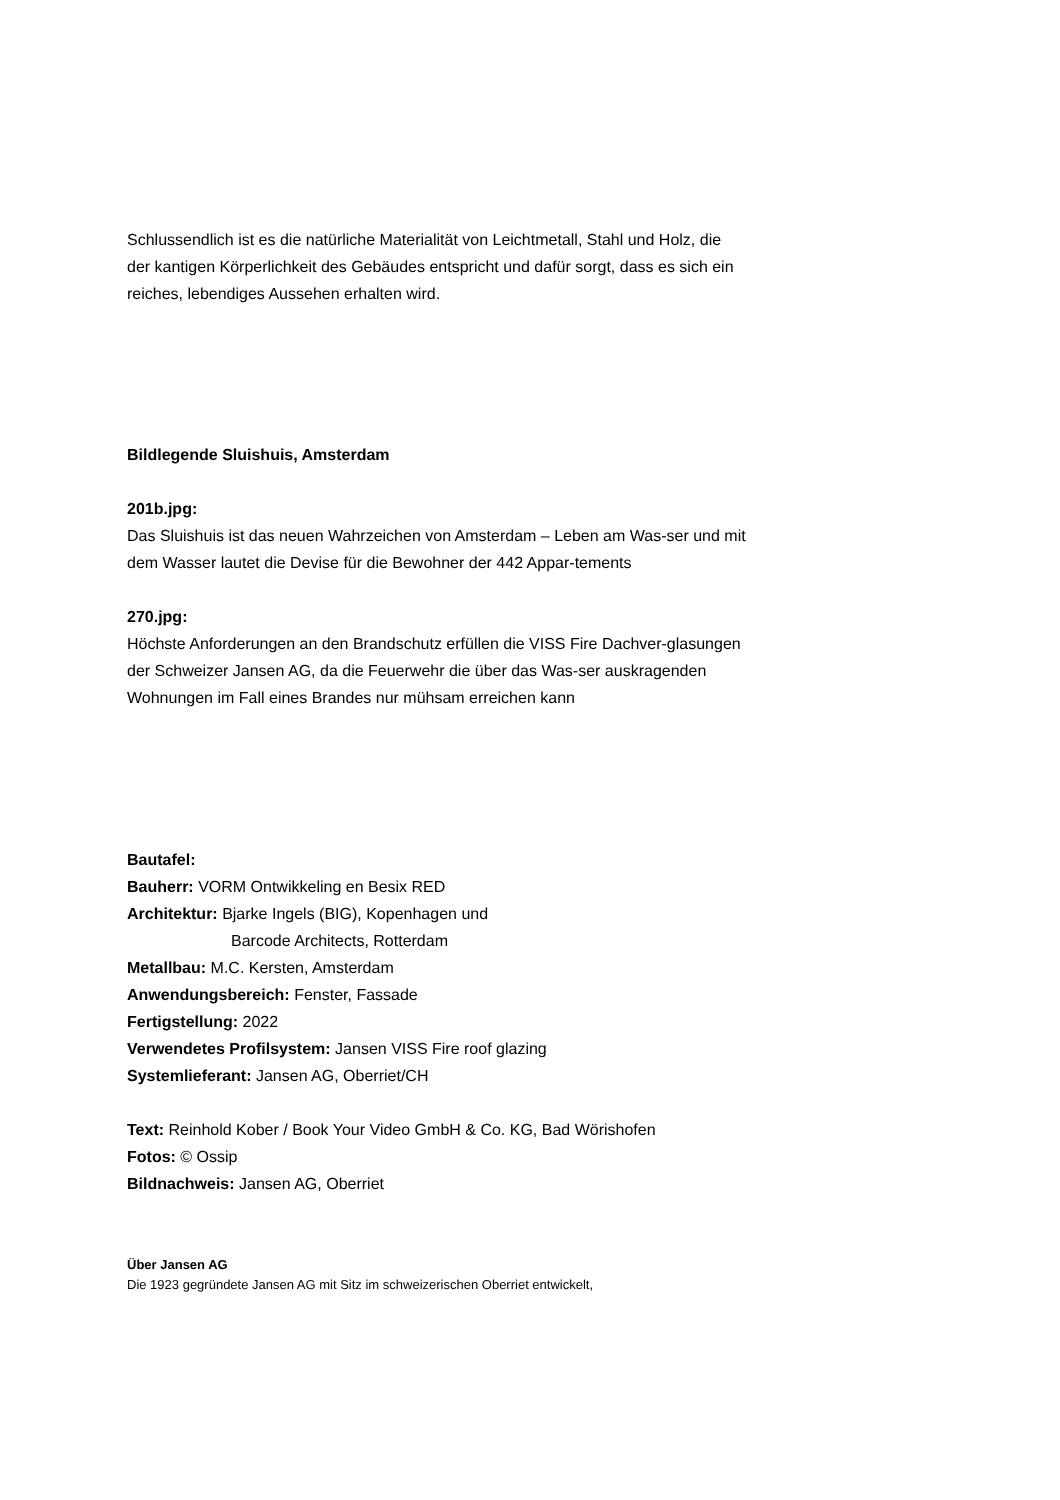Schlussendlich ist es die natürliche Materialität von Leichtmetall, Stahl und Holz, die der kantigen Körperlichkeit des Gebäudes entspricht und dafür sorgt, dass es sich ein reiches, lebendiges Aussehen erhalten wird.
Bildlegende Sluishuis, Amsterdam
201b.jpg:
Das Sluishuis ist das neuen Wahrzeichen von Amsterdam – Leben am Was-ser und mit dem Wasser lautet die Devise für die Bewohner der 442 Appar-tements
270.jpg:
Höchste Anforderungen an den Brandschutz erfüllen die VISS Fire Dachver-glasungen der Schweizer Jansen AG, da die Feuerwehr die über das Was-ser auskragenden Wohnungen im Fall eines Brandes nur mühsam erreichen kann
Bautafel:
Bauherr: VORM Ontwikkeling en Besix RED
Architektur: Bjarke Ingels (BIG), Kopenhagen und
Barcode Architects, Rotterdam
Metallbau: M.C. Kersten, Amsterdam
Anwendungsbereich: Fenster, Fassade
Fertigstellung: 2022
Verwendetes Profilsystem: Jansen VISS Fire roof glazing
Systemlieferant: Jansen AG, Oberriet/CH
Text: Reinhold Kober / Book Your Video GmbH & Co. KG, Bad Wörishofen
Fotos: © Ossip
Bildnachweis: Jansen AG, Oberriet
Über Jansen AG
Die 1923 gegründete Jansen AG mit Sitz im schweizerischen Oberriet entwickelt,